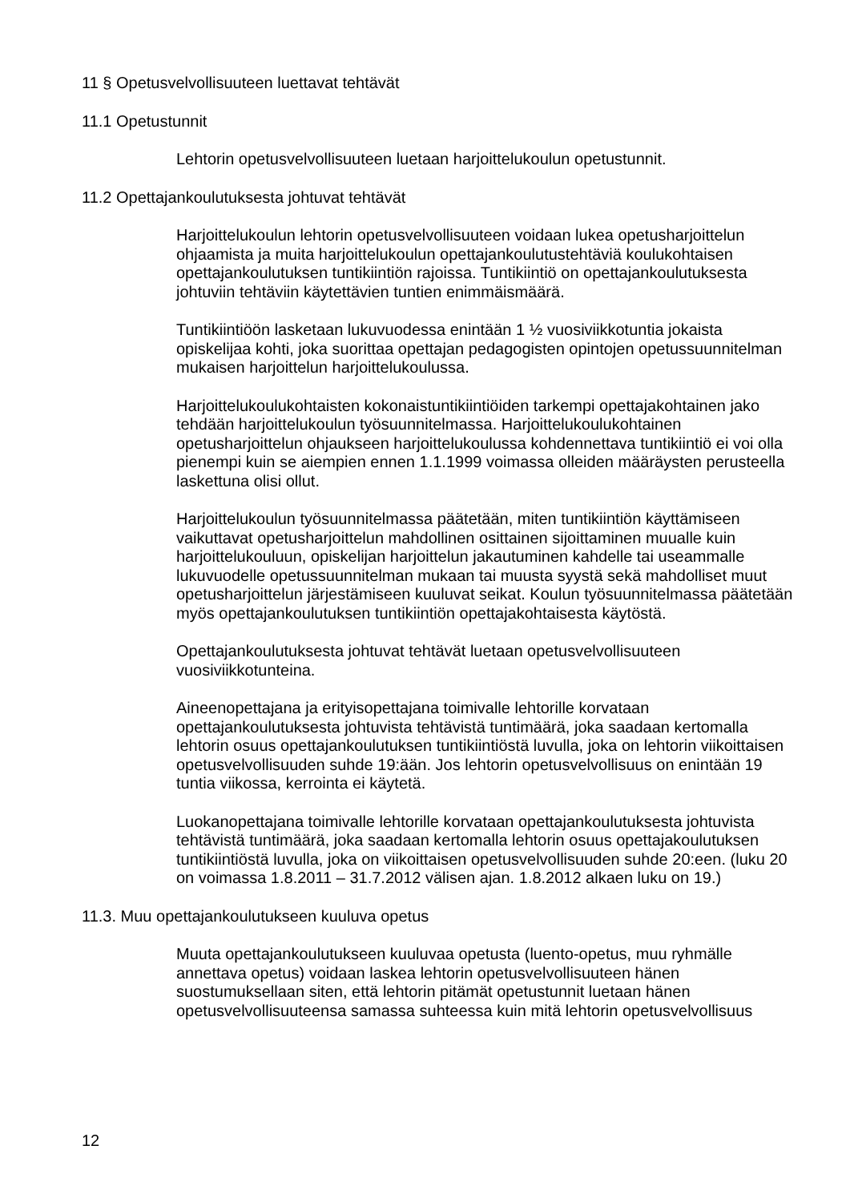11 § Opetusvelvollisuuteen luettavat tehtävät
11.1 Opetustunnit
Lehtorin opetusvelvollisuuteen luetaan harjoittelukoulun opetustunnit.
11.2 Opettajankoulutuksesta johtuvat tehtävät
Harjoittelukoulun lehtorin opetusvelvollisuuteen voidaan lukea opetusharjoittelun ohjaamista ja muita harjoittelukoulun opettajankoulutustehtäviä koulukohtaisen opettajankoulutuksen tuntikiintiön rajoissa. Tuntikiintiö on opettajankoulutuksesta johtuviin tehtäviin käytettävien tuntien enimmäismäärä.
Tuntikiintiöön lasketaan lukuvuodessa enintään 1 ½ vuosiviikkotuntia jokaista opiskelijaa kohti, joka suorittaa opettajan pedagogisten opintojen opetussuunnitelman mukaisen harjoittelun harjoittelukoulussa.
Harjoittelukoulukohtaisten kokonaistuntikiintiöiden tarkempi opettajakohtainen jako tehdään harjoittelukoulun työsuunnitelmassa. Harjoittelukoulukohtainen opetusharjoittelun ohjaukseen harjoittelukoulussa kohdennettava tuntikiintiö ei voi olla pienempi kuin se aiempien ennen 1.1.1999 voimassa olleiden määräysten perusteella laskettuna olisi ollut.
Harjoittelukoulun työsuunnitelmassa päätetään, miten tuntikiintiön käyttämiseen vaikuttavat opetusharjoittelun mahdollinen osittainen sijoittaminen muualle kuin harjoittelukouluun, opiskelijan harjoittelun jakautuminen kahdelle tai useammalle lukuvuodelle opetussuunnitelman mukaan tai muusta syystä sekä mahdolliset muut opetusharjoittelun järjestämiseen kuuluvat seikat. Koulun työsuunnitelmassa päätetään myös opettajankoulutuksen tuntikiintiön opettajakohtaisesta käytöstä.
Opettajankoulutuksesta johtuvat tehtävät luetaan opetusvelvollisuuteen vuosiviikkotunteina.
Aineenopettajana ja erityisopettajana toimivalle lehtorille korvataan opettajankoulutuksesta johtuvista tehtävistä tuntimäärä, joka saadaan kertomalla lehtorin osuus opettajankoulutuksen tuntikiintiöstä luvulla, joka on lehtorin viikoittaisen opetusvelvollisuuden suhde 19:ään. Jos lehtorin opetusvelvollisuus on enintään 19 tuntia viikossa, kerrointa ei käytetä.
Luokanopettajana toimivalle lehtorille korvataan opettajankoulutuksesta johtuvista tehtävistä tuntimäärä, joka saadaan kertomalla lehtorin osuus opettajakoulutuksen tuntikiintiöstä luvulla, joka on viikoittaisen opetusvelvollisuuden suhde 20:een. (luku 20 on voimassa 1.8.2011 – 31.7.2012 välisen ajan. 1.8.2012 alkaen luku on 19.)
11.3. Muu opettajankoulutukseen kuuluva opetus
Muuta opettajankoulutukseen kuuluvaa opetusta (luento-opetus, muu ryhmälle annettava opetus) voidaan laskea lehtorin opetusvelvollisuuteen hänen suostumuksellaan siten, että lehtorin pitämät opetustunnit luetaan hänen opetusvelvollisuuteensa samassa suhteessa kuin mitä lehtorin opetusvelvollisuus
12